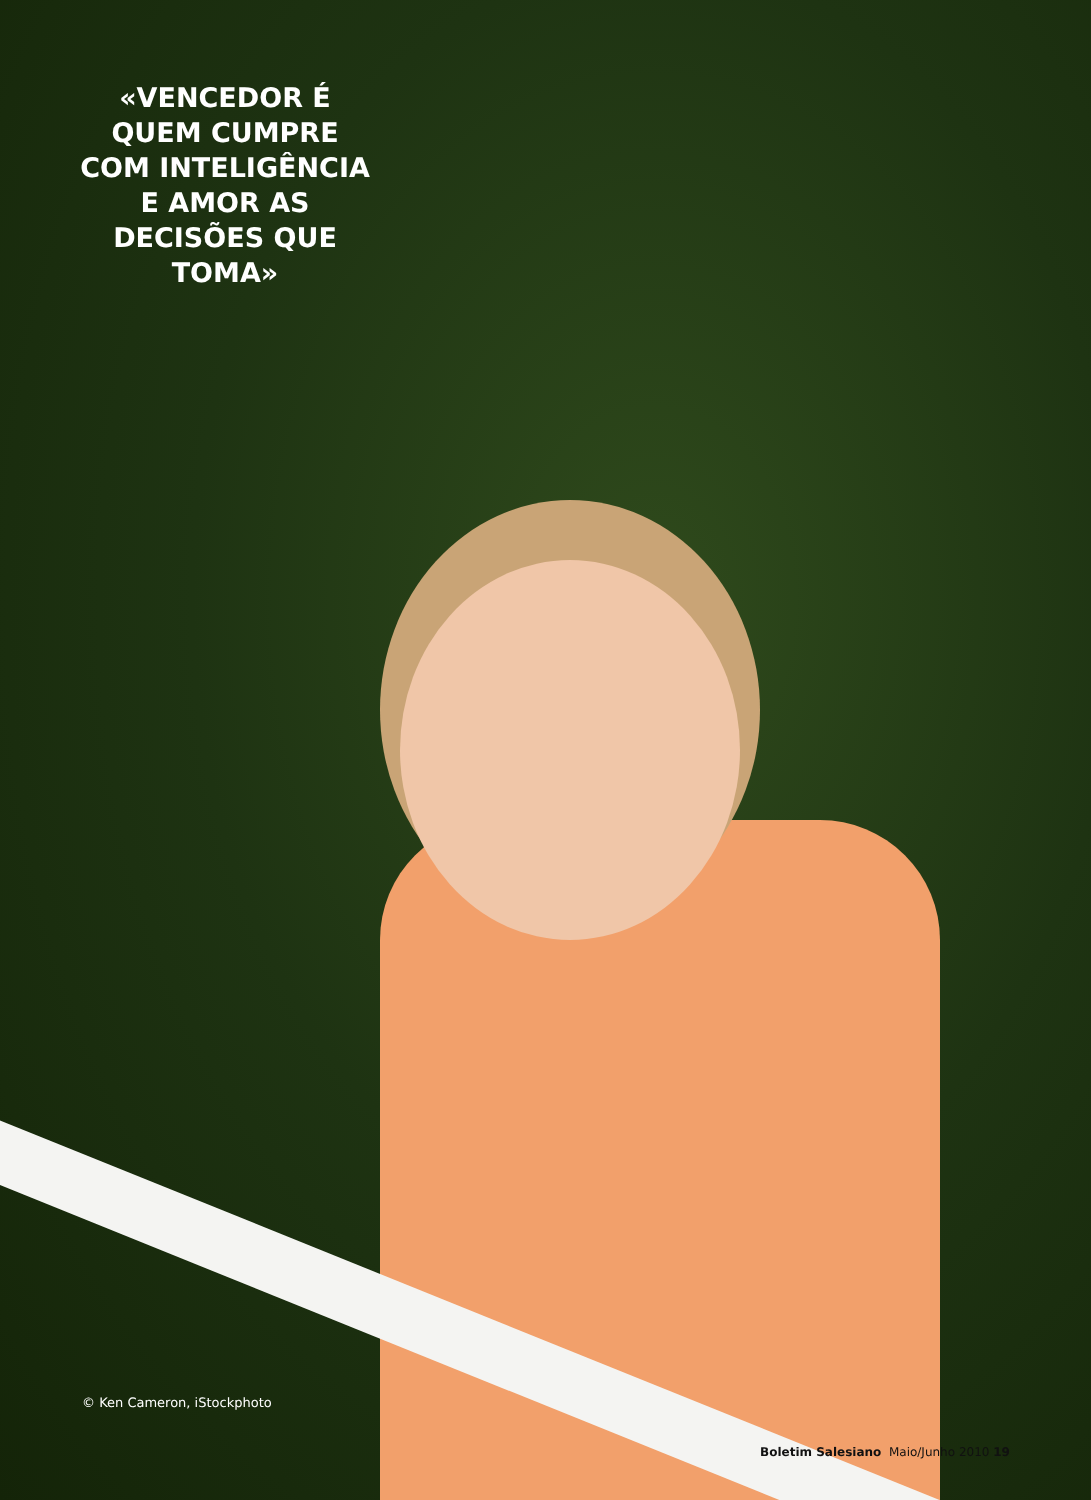«VENCEDOR É QUEM CUMPRE COM INTELIGÊNCIA E AMOR AS DECISÕES QUE TOMA»
© Ken Cameron, iStockphoto
Boletim Salesiano Maio/Junho 2010 19